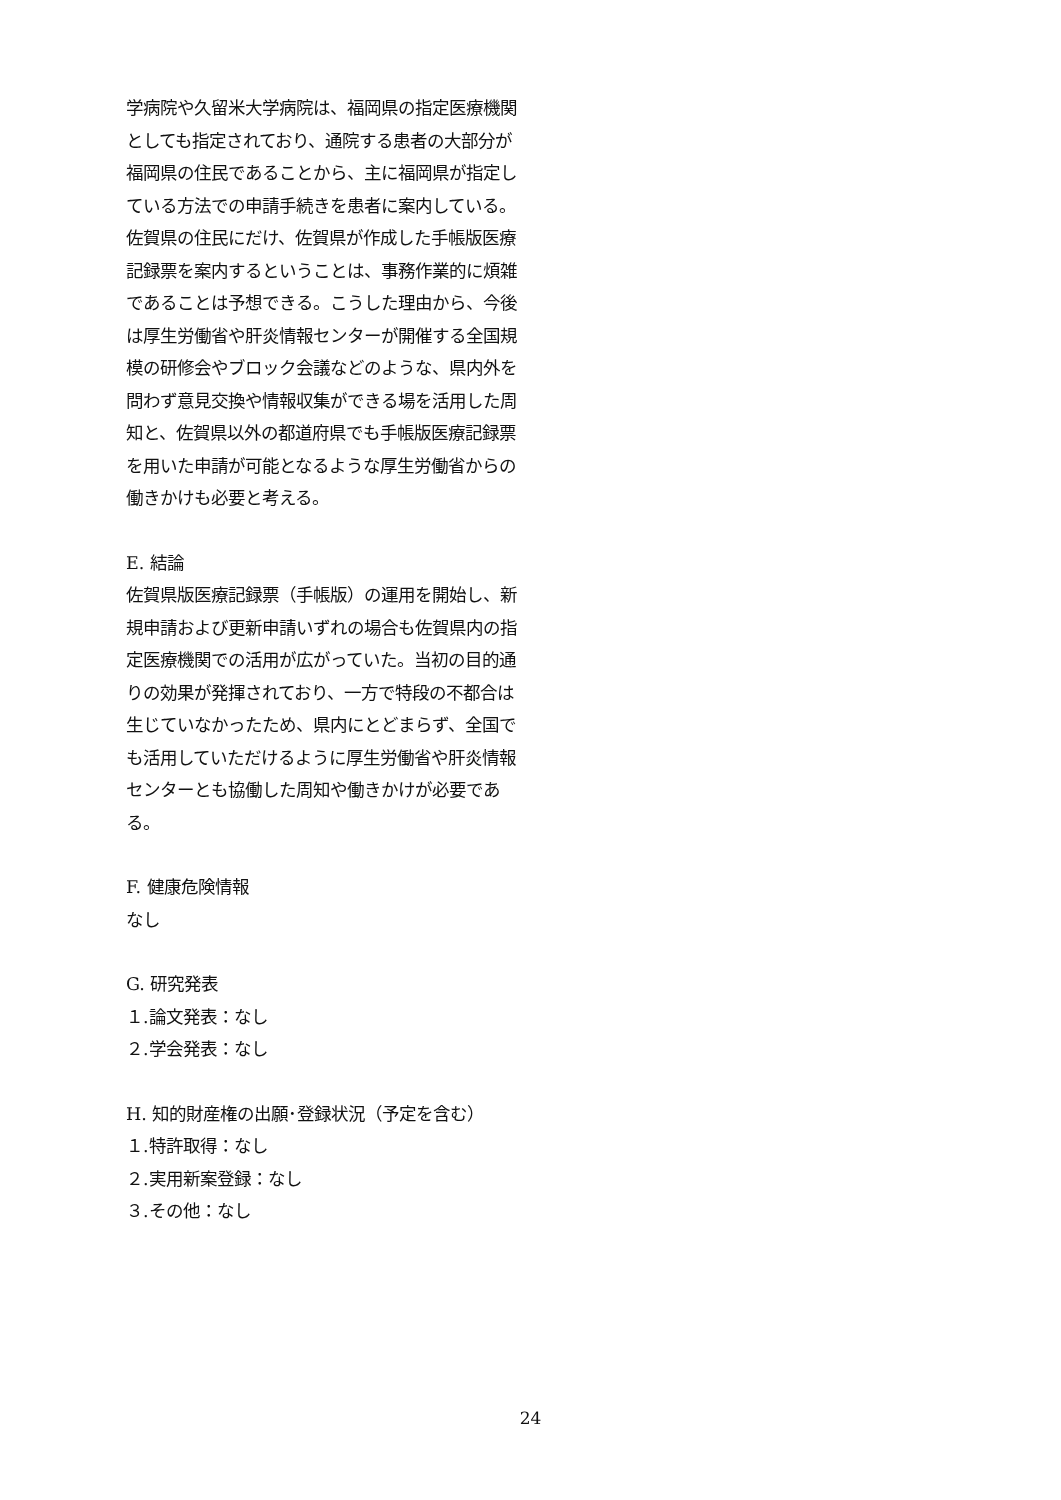学病院や久留米大学病院は、福岡県の指定医療機関としても指定されており、通院する患者の大部分が福岡県の住民であることから、主に福岡県が指定している方法での申請手続きを患者に案内している。佐賀県の住民にだけ、佐賀県が作成した手帳版医療記録票を案内するということは、事務作業的に煩雑であることは予想できる。こうした理由から、今後は厚生労働省や肝炎情報センターが開催する全国規模の研修会やブロック会議などのような、県内外を問わず意見交換や情報収集ができる場を活用した周知と、佐賀県以外の都道府県でも手帳版医療記録票を用いた申請が可能となるような厚生労働省からの働きかけも必要と考える。
E. 結論
佐賀県版医療記録票（手帳版）の運用を開始し、新規申請および更新申請いずれの場合も佐賀県内の指定医療機関での活用が広がっていた。当初の目的通りの効果が発揮されており、一方で特段の不都合は生じていなかったため、県内にとどまらず、全国でも活用していただけるように厚生労働省や肝炎情報センターとも協働した周知や働きかけが必要である。
F. 健康危険情報
なし
G. 研究発表
１.論文発表：なし
２.学会発表：なし
H. 知的財産権の出願･登録状況（予定を含む）
１.特許取得：なし
２.実用新案登録：なし
３.その他：なし
24